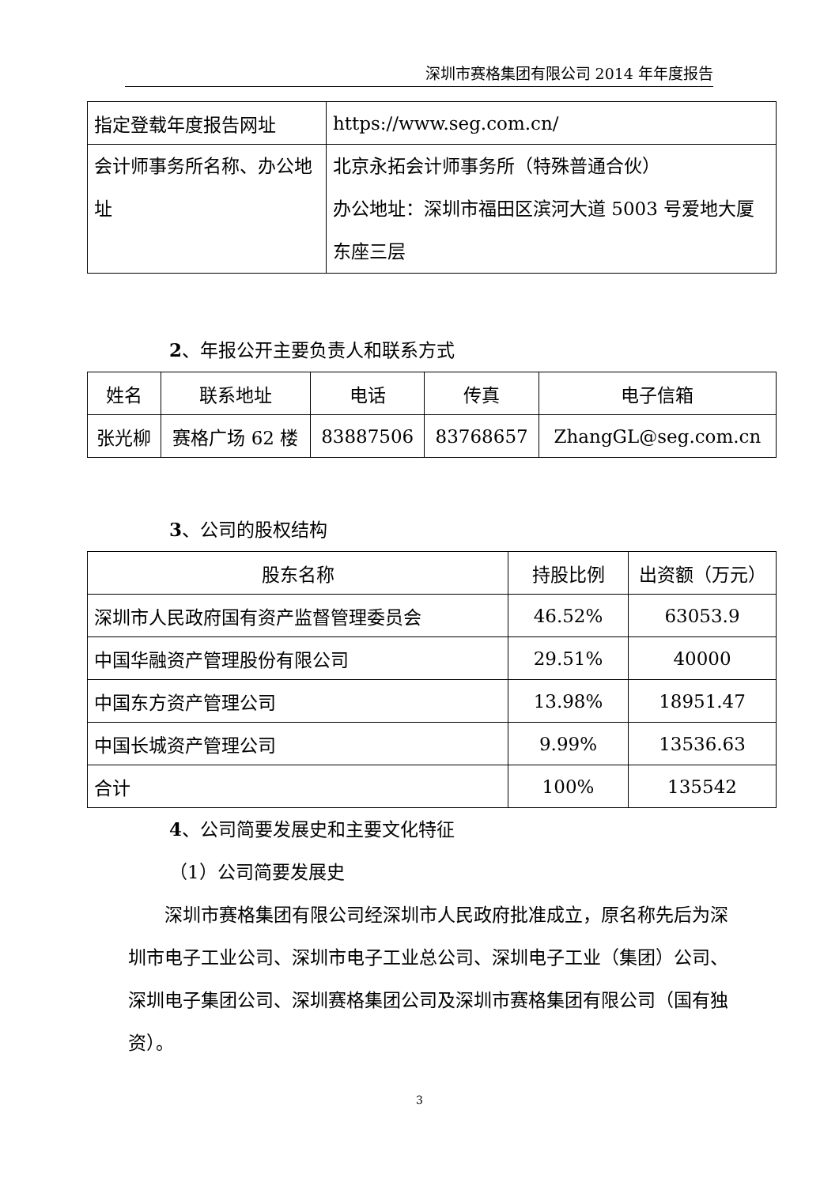深圳市赛格集团有限公司 2014 年年度报告
| 指定登载年度报告网址 | https://www.seg.com.cn/ |
| 会计师事务所名称、办公地址 | 北京永拓会计师事务所（特殊普通合伙） 办公地址：深圳市福田区滨河大道 5003 号爱地大厦东座三层 |
2、年报公开主要负责人和联系方式
| 姓名 | 联系地址 | 电话 | 传真 | 电子信箱 |
| --- | --- | --- | --- | --- |
| 张光柳 | 赛格广场 62 楼 | 83887506 | 83768657 | ZhangGL@seg.com.cn |
3、公司的股权结构
| 股东名称 | 持股比例 | 出资额（万元） |
| --- | --- | --- |
| 深圳市人民政府国有资产监督管理委员会 | 46.52% | 63053.9 |
| 中国华融资产管理股份有限公司 | 29.51% | 40000 |
| 中国东方资产管理公司 | 13.98% | 18951.47 |
| 中国长城资产管理公司 | 9.99% | 13536.63 |
| 合计 | 100% | 135542 |
4、公司简要发展史和主要文化特征
（1）公司简要发展史
　　深圳市赛格集团有限公司经深圳市人民政府批准成立，原名称先后为深圳市电子工业公司、深圳市电子工业总公司、深圳电子工业（集团）公司、深圳电子集团公司、深圳赛格集团公司及深圳市赛格集团有限公司（国有独资）。
3